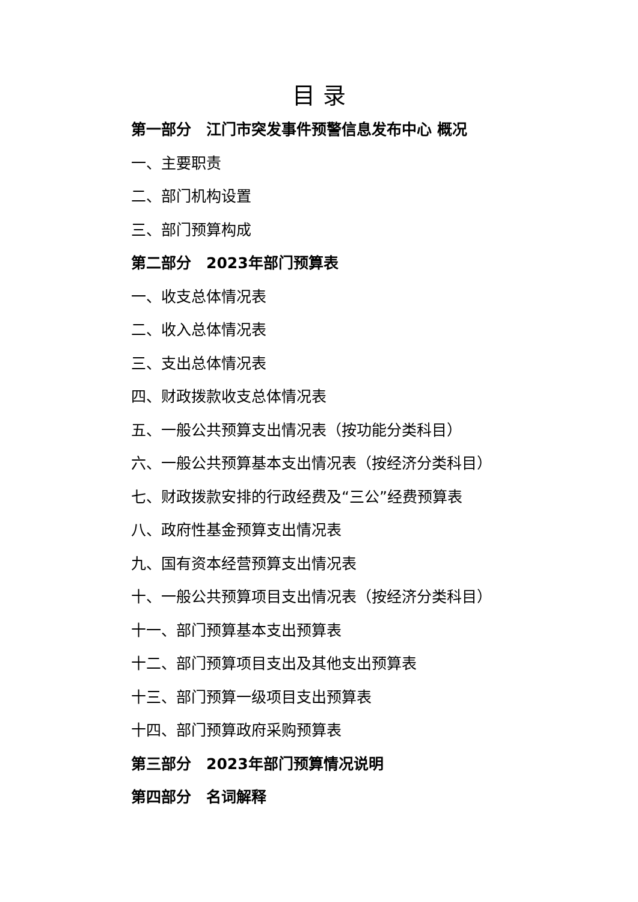目 录
第一部分　江门市突发事件预警信息发布中心 概况
一、主要职责
二、部门机构设置
三、部门预算构成
第二部分　2023年部门预算表
一、收支总体情况表
二、收入总体情况表
三、支出总体情况表
四、财政拨款收支总体情况表
五、一般公共预算支出情况表（按功能分类科目）
六、一般公共预算基本支出情况表（按经济分类科目）
七、财政拨款安排的行政经费及“三公”经费预算表
八、政府性基金预算支出情况表
九、国有资本经营预算支出情况表
十、一般公共预算项目支出情况表（按经济分类科目）
十一、部门预算基本支出预算表
十二、部门预算项目支出及其他支出预算表
十三、部门预算一级项目支出预算表
十四、部门预算政府采购预算表
第三部分　2023年部门预算情况说明
第四部分　名词解释